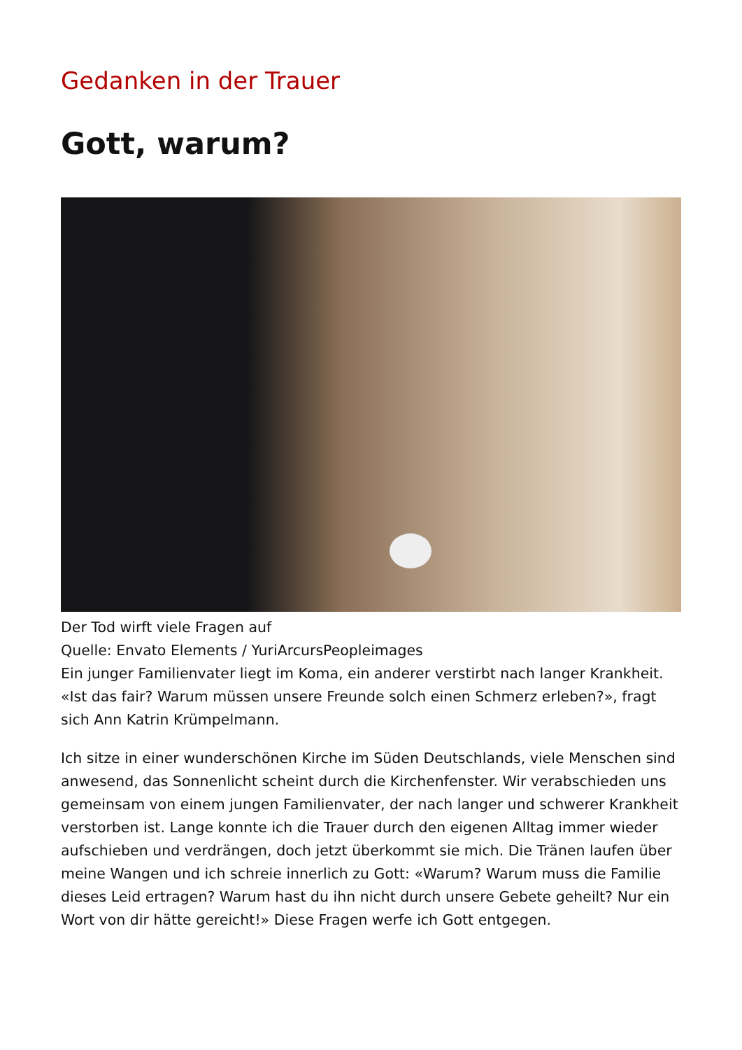Gedanken in der Trauer
Gott, warum?
Der Tod wirft viele Fragen auf
Quelle: Envato Elements / YuriArcursPeopleimages
Ein junger Familienvater liegt im Koma, ein anderer verstirbt nach langer Krankheit. «Ist das fair? Warum müssen unsere Freunde solch einen Schmerz erleben?», fragt sich Ann Katrin Krümpelmann.
Ich sitze in einer wunderschönen Kirche im Süden Deutschlands, viele Menschen sind anwesend, das Sonnenlicht scheint durch die Kirchenfenster. Wir verabschieden uns gemeinsam von einem jungen Familienvater, der nach langer und schwerer Krankheit verstorben ist. Lange konnte ich die Trauer durch den eigenen Alltag immer wieder aufschieben und verdrängen, doch jetzt überkommt sie mich. Die Tränen laufen über meine Wangen und ich schreie innerlich zu Gott: «Warum? Warum muss die Familie dieses Leid ertragen? Warum hast du ihn nicht durch unsere Gebete geheilt? Nur ein Wort von dir hätte gereicht!» Diese Fragen werfe ich Gott entgegen.